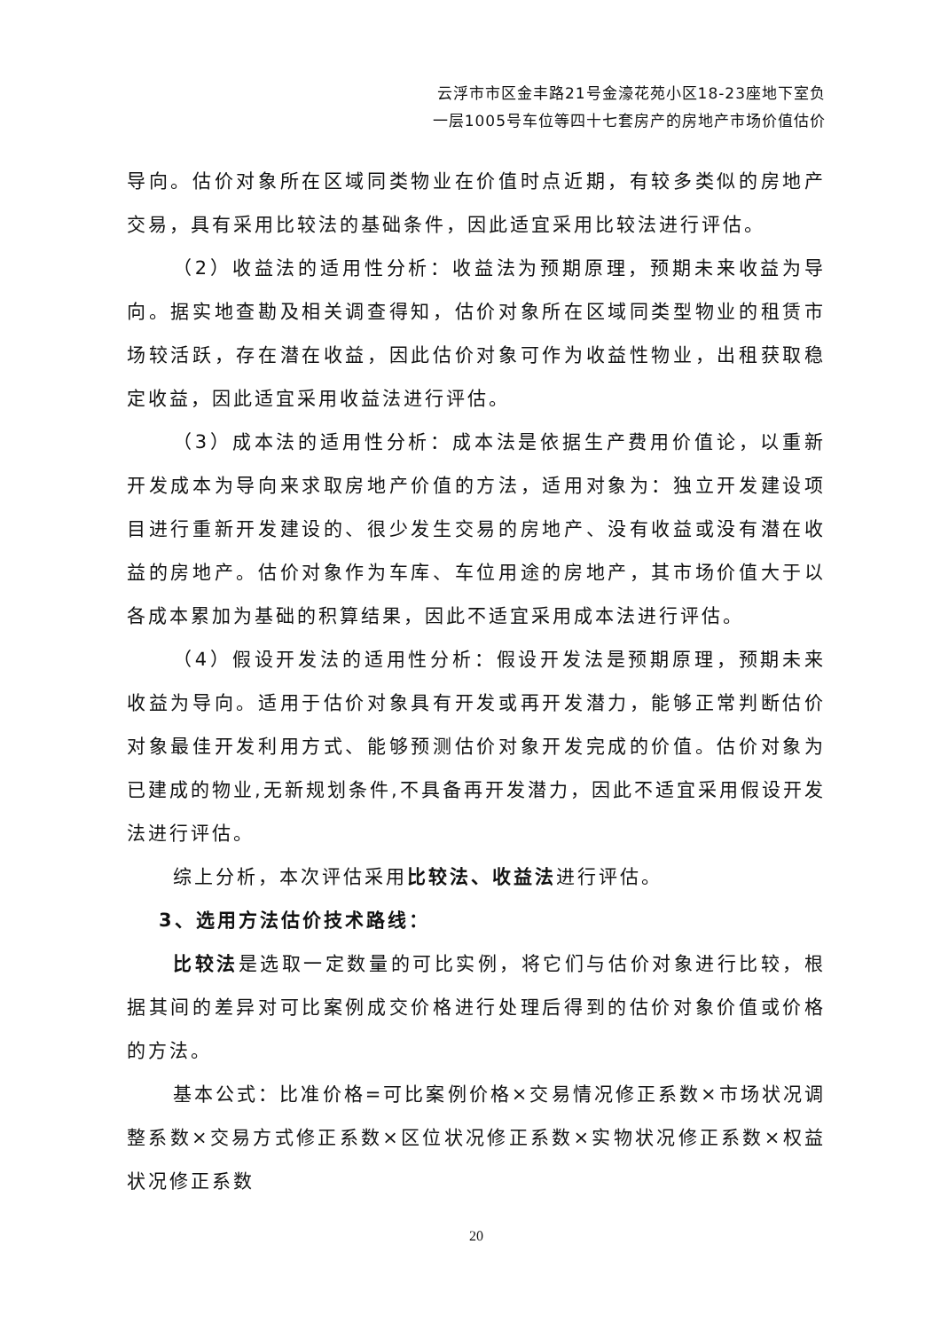云浮市市区金丰路21号金濠花苑小区18-23座地下室负
一层1005号车位等四十七套房产的房地产市场价值估价
导向。估价对象所在区域同类物业在价值时点近期，有较多类似的房地产交易，具有采用比较法的基础条件，因此适宜采用比较法进行评估。
（2）收益法的适用性分析：收益法为预期原理，预期未来收益为导向。据实地查勘及相关调查得知，估价对象所在区域同类型物业的租赁市场较活跃，存在潜在收益，因此估价对象可作为收益性物业，出租获取稳定收益，因此适宜采用收益法进行评估。
（3）成本法的适用性分析：成本法是依据生产费用价值论，以重新开发成本为导向来求取房地产价值的方法，适用对象为：独立开发建设项目进行重新开发建设的、很少发生交易的房地产、没有收益或没有潜在收益的房地产。估价对象作为车库、车位用途的房地产，其市场价值大于以各成本累加为基础的积算结果，因此不适宜采用成本法进行评估。
（4）假设开发法的适用性分析：假设开发法是预期原理，预期未来收益为导向。适用于估价对象具有开发或再开发潜力，能够正常判断估价对象最佳开发利用方式、能够预测估价对象开发完成的价值。估价对象为已建成的物业,无新规划条件,不具备再开发潜力，因此不适宜采用假设开发法进行评估。
综上分析，本次评估采用比较法、收益法进行评估。
3、选用方法估价技术路线：
比较法是选取一定数量的可比实例，将它们与估价对象进行比较，根据其间的差异对可比案例成交价格进行处理后得到的估价对象价值或价格的方法。
基本公式：比准价格=可比案例价格×交易情况修正系数×市场状况调整系数×交易方式修正系数×区位状况修正系数×实物状况修正系数×权益状况修正系数
20